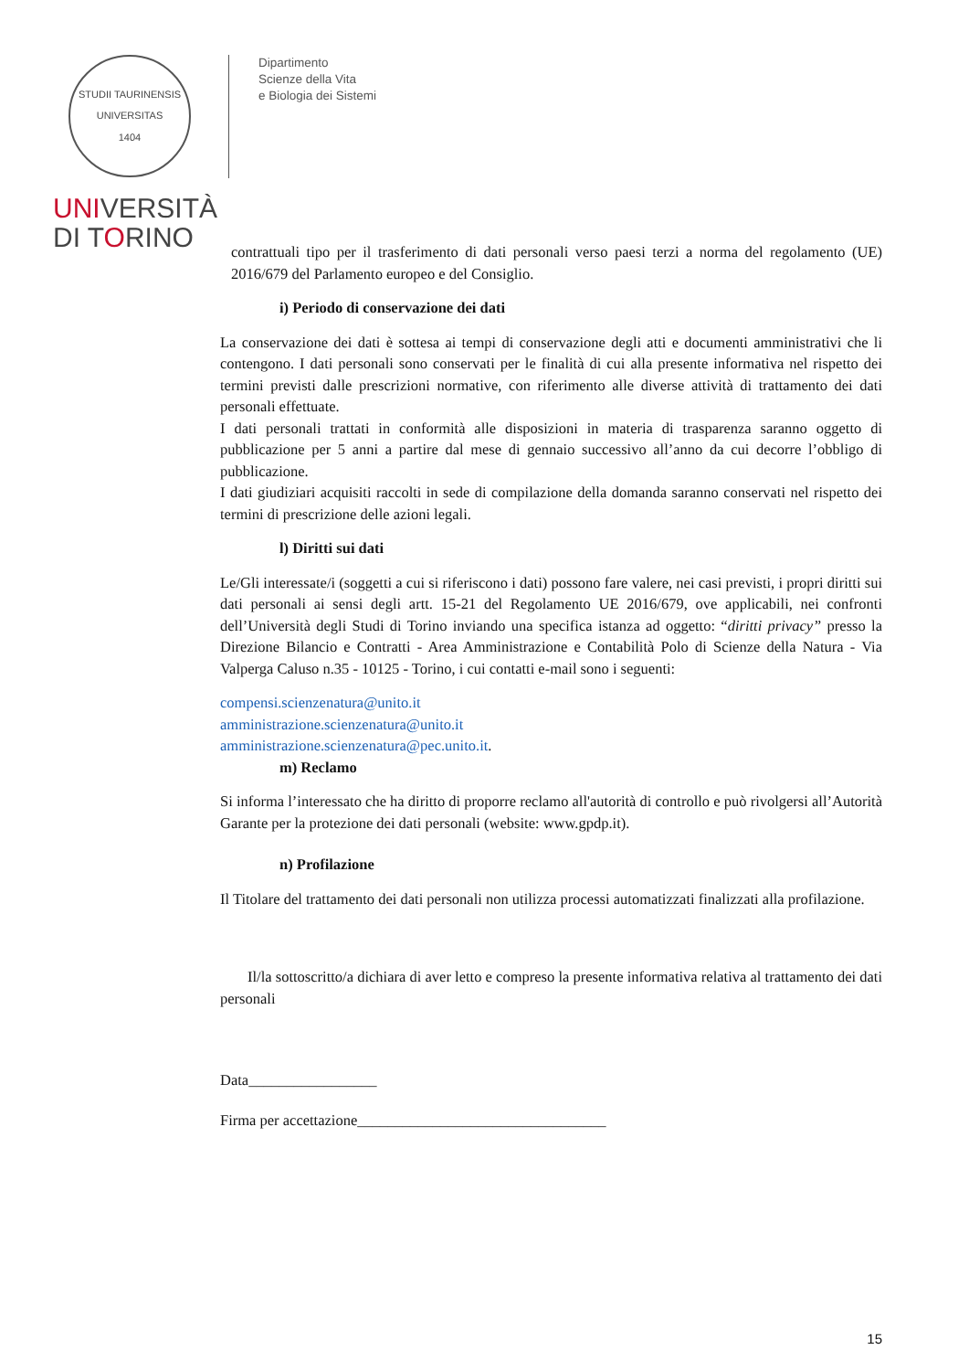STUDII TAURINENSIS
UNIVERSITAS
1404
UNIVERSITÀ
DI TORINO
Dipartimento
Scienze della Vita
e Biologia dei Sistemi
contrattuali tipo per il trasferimento di dati personali verso paesi terzi a norma del regolamento (UE) 2016/679 del Parlamento europeo e del Consiglio.
i) Periodo di conservazione dei dati
La conservazione dei dati è sottesa ai tempi di conservazione degli atti e documenti amministrativi che li contengono. I dati personali sono conservati per le finalità di cui alla presente informativa nel rispetto dei termini previsti dalle prescrizioni normative, con riferimento alle diverse attività di trattamento dei dati personali effettuate.
I dati personali trattati in conformità alle disposizioni in materia di trasparenza saranno oggetto di pubblicazione per 5 anni a partire dal mese di gennaio successivo all’anno da cui decorre l’obbligo di pubblicazione.
I dati giudiziari acquisiti raccolti in sede di compilazione della domanda saranno conservati nel rispetto dei termini di prescrizione delle azioni legali.
l) Diritti sui dati
Le/Gli interessate/i (soggetti a cui si riferiscono i dati) possono fare valere, nei casi previsti, i propri diritti sui dati personali ai sensi degli artt. 15-21 del Regolamento UE 2016/679, ove applicabili, nei confronti dell’Università degli Studi di Torino inviando una specifica istanza ad oggetto: “diritti privacy” presso la Direzione Bilancio e Contratti - Area Amministrazione e Contabilità Polo di Scienze della Natura - Via Valperga Caluso n.35 - 10125 - Torino, i cui contatti e-mail sono i seguenti:
compensi.scienzenatura@unito.it
amministrazione.scienzenatura@unito.it
amministrazione.scienzenatura@pec.unito.it.
m) Reclamo
Si informa l’interessato che ha diritto di proporre reclamo all'autorità di controllo e può rivolgersi all’Autorità Garante per la protezione dei dati personali (website: www.gpdp.it).
n) Profilazione
Il Titolare del trattamento dei dati personali non utilizza processi automatizzati finalizzati alla profilazione.
Il/la sottoscritto/a dichiara di aver letto e compreso la presente informativa relativa al trattamento dei dati personali
Data_________________
Firma per accettazione_________________________________
15